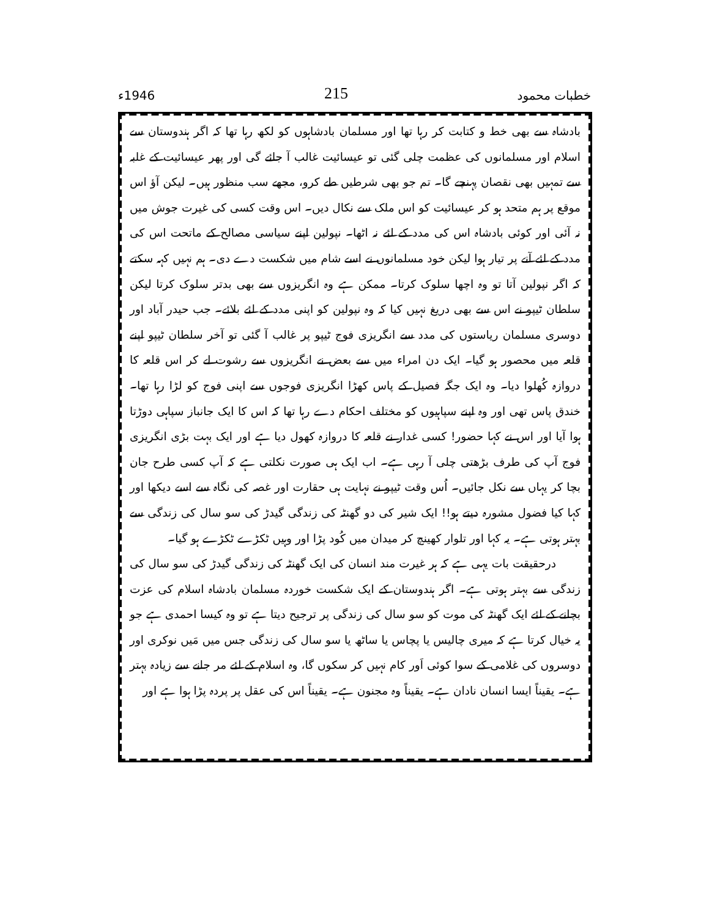خطبات محمود 215 1946ء
بادشاہ سے بھی خط و کتابت کر رہا تھا اور مسلمان بادشاہوں کو لکھ رہا تھا کہ اگر ہندوستان سے اسلام اور مسلمانوں کی عظمت چلی گئی تو عیسائیت غالب آ جائے گی اور پھر عیسائیت کے غلبہ سے تمہیں بھی نقصان پہنچے گا۔ تم جو بھی شرطیں طے کرو، مجھے سب منظور ہیں۔ لیکن آؤ اس موقع پر ہم متحد ہو کر عیسائیت کو اس ملک سے نکال دیں۔ اس وقت کسی کی غیرت جوش میں نہ آئی اور کوئی بادشاہ اس کی مدد کے لئے نہ اٹھا۔ نپولین اپنے سیاسی مصالح کے ماتحت اس کی مدد کے لئے آنے پر تیار ہوا لیکن خود مسلمانوں نے اسے شام میں شکست دے دی۔ ہم نہیں کہہ سکتے کہ اگر نپولین آتا تو وہ اچھا سلوک کرتا۔ ممکن ہے وہ انگریزوں سے بھی بدتر سلوک کرتا لیکن سلطان ٹیپو نے اس سے بھی دریغ نہیں کیا کہ وہ نپولین کو اپنی مدد کے لئے بلائے۔ جب حیدر آباد اور دوسری مسلمان ریاستوں کی مدد سے انگریزی فوج ٹیپو پر غالب آ گئی تو آخر سلطان ٹیپو اپنے قلعہ میں محصور ہو گیا۔ ایک دن امراء میں سے بعض نے انگریزوں سے رشوت لے کر اس قلعہ کا دروازہ کُھلوا دیا۔ وہ ایک جگہ فصیل کے پاس کھڑا انگریزی فوجوں سے اپنی فوج کو لڑا رہا تھا۔ خندق پاس تھی اور وہ اپنے سپاہیوں کو مختلف احکام دے رہا تھا کہ اس کا ایک جانباز سپاہی دوڑتا ہوا آیا اور اس نے کہا حضور! کسی غدار نے قلعہ کا دروازہ کھول دیا ہے اور ایک بہت بڑی انگریزی فوج آپ کی طرف بڑھتی چلی آ رہی ہے۔ اب ایک ہی صورت نکلتی ہے کہ آپ کسی طرح جان بچا کر یہاں سے نکل جائیں۔ اُس وقت ٹیپو نے نہایت ہی حقارت اور غصہ کی نگاہ سے اسے دیکھا اور کہا کیا فضول مشورہ دیتے ہو!! ایک شیر کی دو گھنٹہ کی زندگی گیدڑ کی سو سال کی زندگی سے بہتر ہوتی ہے۔ یہ کہا اور تلوار کھینچ کر میدان میں کُود پڑا اور وہیں ٹکڑے ٹکڑے ہو گیا۔
درحقیقت بات یہی ہے کہ ہر غیرت مند انسان کی ایک گھنٹہ کی زندگی گیدڑ کی سو سال کی زندگی سے بہتر ہوتی ہے۔ اگر ہندوستان کے ایک شکست خوردہ مسلمان بادشاہ اسلام کی عزت بچانے کے لئے ایک گھنٹہ کی موت کو سو سال کی زندگی پر ترجیح دیتا ہے تو وہ کیسا احمدی ہے جو یہ خیال کرتا ہے کہ میری چالیس یا پچاس یا ساٹھ یا سو سال کی زندگی جس میں مَیں نوکری اور دوسروں کی غلامی کے سوا کوئی اَور کام نہیں کر سکوں گا، وہ اسلام کے لئے مر جانے سے زیادہ بہتر ہے۔ یقیناً ایسا انسان نادان ہے۔ یقیناً وہ مجنون ہے۔ یقیناً اس کی عقل پر پردہ پڑا ہوا ہے اور